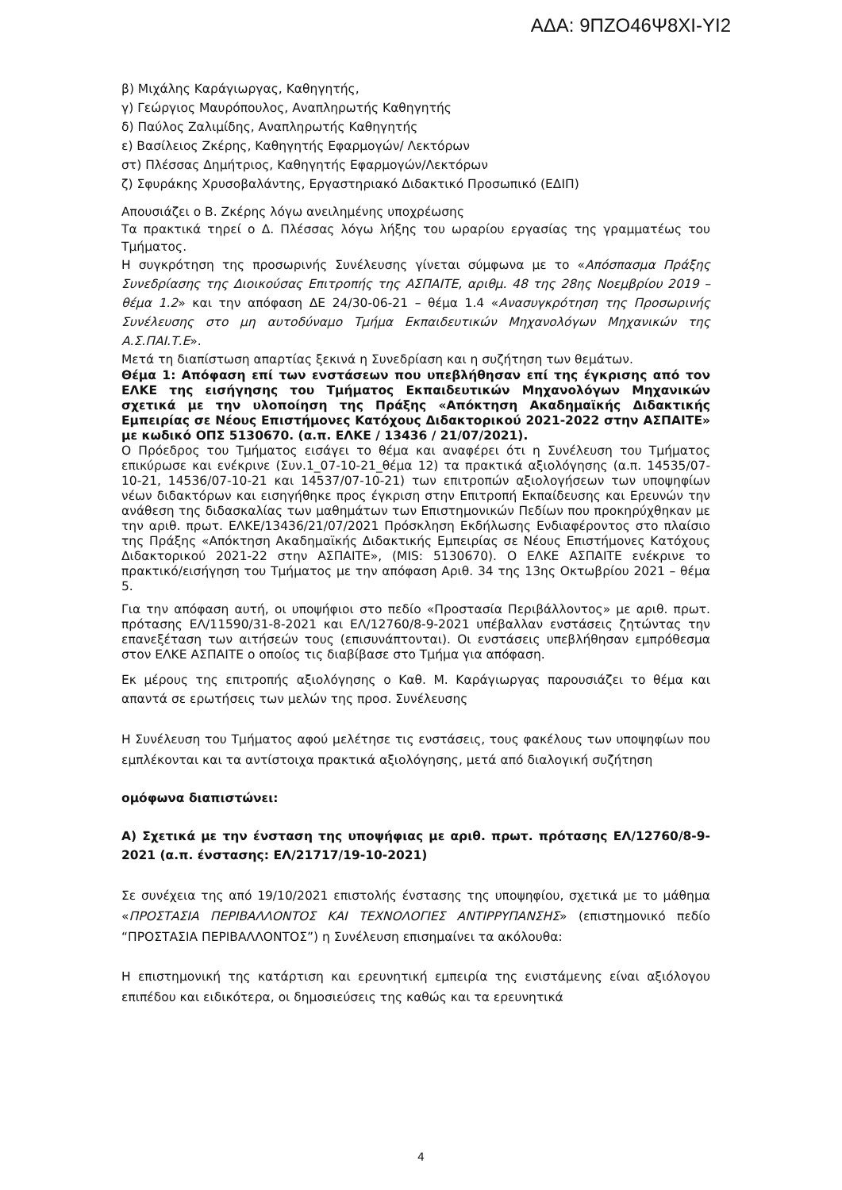ΑΔΑ: 9ΠΖΟ46Ψ8ΧΙ-ΥΙ2
β) Μιχάλης Καράγιωργας, Καθηγητής,
γ) Γεώργιος Μαυρόπουλος, Αναπληρωτής Καθηγητής
δ) Παύλος Ζαλιμίδης, Αναπληρωτής Καθηγητής
ε) Βασίλειος Ζκέρης, Καθηγητής Εφαρμογών/ Λεκτόρων
στ) Πλέσσας Δημήτριος, Καθηγητής Εφαρμογών/Λεκτόρων
ζ) Σφυράκης Χρυσοβαλάντης, Εργαστηριακό Διδακτικό Προσωπικό (ΕΔΙΠ)
Απουσιάζει ο Β. Ζκέρης λόγω ανειλημένης υποχρέωσης
Τα πρακτικά τηρεί ο Δ. Πλέσσας λόγω λήξης του ωραρίου εργασίας της γραμματέως του Τμήματος.
Η συγκρότηση της προσωρινής Συνέλευσης γίνεται σύμφωνα με το «Απόσπασμα Πράξης Συνεδρίασης της Διοικούσας Επιτροπής της ΑΣΠΑΙΤΕ, αριθμ. 48 της 28ης Νοεμβρίου 2019 – θέμα 1.2» και την απόφαση ΔΕ 24/30-06-21 – θέμα 1.4 «Ανασυγκρότηση της Προσωρινής Συνέλευσης στο μη αυτοδύναμο Τμήμα Εκπαιδευτικών Μηχανολόγων Μηχανικών της Α.Σ.ΠΑΙ.Τ.Ε».
Μετά τη διαπίστωση απαρτίας ξεκινά η Συνεδρίαση και η συζήτηση των θεμάτων.
Θέμα 1: Απόφαση επί των ενστάσεων που υπεβλήθησαν επί της έγκρισης από τον ΕΛΚΕ της εισήγησης του Τμήματος Εκπαιδευτικών Μηχανολόγων Μηχανικών σχετικά με την υλοποίηση της Πράξης «Απόκτηση Ακαδημαϊκής Διδακτικής Εμπειρίας σε Νέους Επιστήμονες Κατόχους Διδακτορικού 2021-2022 στην ΑΣΠΑΙΤΕ» με κωδικό ΟΠΣ 5130670. (α.π. ΕΛΚΕ / 13436 / 21/07/2021).
Ο Πρόεδρος του Τμήματος εισάγει το θέμα και αναφέρει ότι η Συνέλευση του Τμήματος επικύρωσε και ενέκρινε (Συν.1_07-10-21_θέμα 12) τα πρακτικά αξιολόγησης (α.π. 14535/07-10-21, 14536/07-10-21 και 14537/07-10-21) των επιτροπών αξιολογήσεων των υποψηφίων νέων διδακτόρων και εισηγήθηκε προς έγκριση στην Επιτροπή Εκπαίδευσης και Ερευνών την ανάθεση της διδασκαλίας των μαθημάτων των Επιστημονικών Πεδίων που προκηρύχθηκαν με την αριθ. πρωτ. ΕΛΚΕ/13436/21/07/2021 Πρόσκληση Εκδήλωσης Ενδιαφέροντος στο πλαίσιο της Πράξης «Απόκτηση Ακαδημαϊκής Διδακτικής Εμπειρίας σε Νέους Επιστήμονες Κατόχους Διδακτορικού 2021-22 στην ΑΣΠΑΙΤΕ», (MIS: 5130670). Ο ΕΛΚΕ ΑΣΠΑΙΤΕ ενέκρινε το πρακτικό/εισήγηση του Τμήματος με την απόφαση Αριθ. 34 της 13ης Οκτωβρίου 2021 – θέμα 5.
Για την απόφαση αυτή, οι υποψήφιοι στο πεδίο «Προστασία Περιβάλλοντος» με αριθ. πρωτ. πρότασης ΕΛ/11590/31-8-2021 και ΕΛ/12760/8-9-2021 υπέβαλλαν ενστάσεις ζητώντας την επανεξέταση των αιτήσεών τους (επισυνάπτονται). Οι ενστάσεις υπεβλήθησαν εμπρόθεσμα στον ΕΛΚΕ ΑΣΠΑΙΤΕ ο οποίος τις διαβίβασε στο Τμήμα για απόφαση.
Εκ μέρους της επιτροπής αξιολόγησης ο Καθ. Μ. Καράγιωργας παρουσιάζει το θέμα και απαντά σε ερωτήσεις των μελών της προσ. Συνέλευσης
Η Συνέλευση του Τμήματος αφού μελέτησε τις ενστάσεις, τους φακέλους των υποψηφίων που εμπλέκονται και τα αντίστοιχα πρακτικά αξιολόγησης, μετά από διαλογική συζήτηση
ομόφωνα διαπιστώνει:
Α) Σχετικά με την ένσταση της υποψήφιας με αριθ. πρωτ. πρότασης ΕΛ/12760/8-9-2021 (α.π. ένστασης: ΕΛ/21717/19-10-2021)
Σε συνέχεια της από 19/10/2021 επιστολής ένστασης της υποψηφίου, σχετικά με το μάθημα «ΠΡΟΣΤΑΣΙΑ ΠΕΡΙΒΑΛΛΟΝΤΟΣ ΚΑΙ ΤΕΧΝΟΛΟΓΙΕΣ ΑΝΤΙΡΡΥΠΑΝΣΗΣ» (επιστημονικό πεδίο “ΠΡΟΣΤΑΣΙΑ ΠΕΡΙΒΑΛΛΟΝΤΟΣ”) η Συνέλευση επισημαίνει τα ακόλουθα:
Η επιστημονική της κατάρτιση και ερευνητική εμπειρία της ενιστάμενης είναι αξιόλογου επιπέδου και ειδικότερα, οι δημοσιεύσεις της καθώς και τα ερευνητικά
4